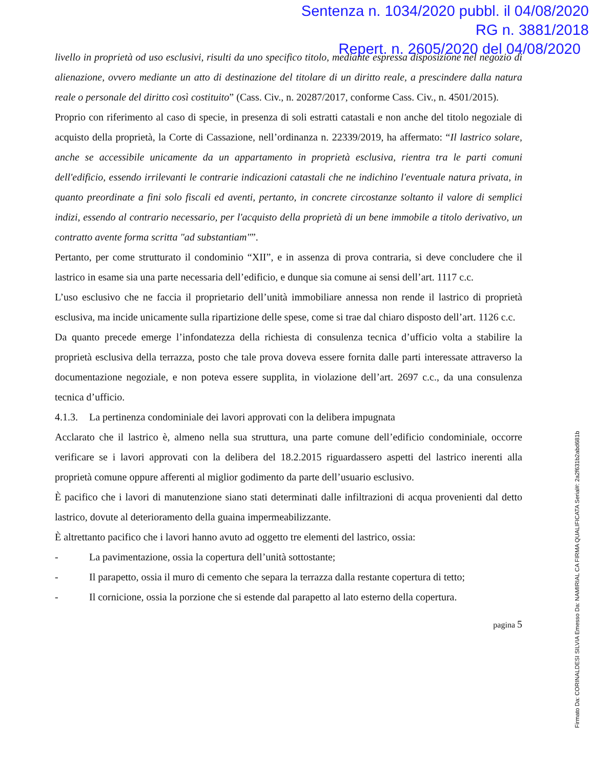Sentenza n. 1034/2020 pubbl. il 04/08/2020
RG n. 3881/2018
Repert. n. 2605/2020 del 04/08/2020
livello in proprietà od uso esclusivi, risulti da uno specifico titolo, mediante espressa disposizione nel negozio di alienazione, ovvero mediante un atto di destinazione del titolare di un diritto reale, a prescindere dalla natura reale o personale del diritto così costituito” (Cass. Civ., n. 20287/2017, conforme Cass. Civ., n. 4501/2015).
Proprio con riferimento al caso di specie, in presenza di soli estratti catastali e non anche del titolo negoziale di acquisto della proprietà, la Corte di Cassazione, nell’ordinanza n. 22339/2019, ha affermato: “Il lastrico solare, anche se accessibile unicamente da un appartamento in proprietà esclusiva, rientra tra le parti comuni dell'edificio, essendo irrilevanti le contrarie indicazioni catastali che ne indichino l'eventuale natura privata, in quanto preordinate a fini solo fiscali ed aventi, pertanto, in concrete circostanze soltanto il valore di semplici indizi, essendo al contrario necessario, per l'acquisto della proprietà di un bene immobile a titolo derivativo, un contratto avente forma scritta "ad substantiam"”.
Pertanto, per come strutturato il condominio “XII”, e in assenza di prova contraria, si deve concludere che il lastrico in esame sia una parte necessaria dell’edificio, e dunque sia comune ai sensi dell’art. 1117 c.c.
L’uso esclusivo che ne faccia il proprietario dell’unità immobiliare annessa non rende il lastrico di proprietà esclusiva, ma incide unicamente sulla ripartizione delle spese, come si trae dal chiaro disposto dell’art. 1126 c.c.
Da quanto precede emerge l’infondatezza della richiesta di consulenza tecnica d’ufficio volta a stabilire la proprietà esclusiva della terrazza, posto che tale prova doveva essere fornita dalle parti interessate attraverso la documentazione negoziale, e non poteva essere supplita, in violazione dell’art. 2697 c.c., da una consulenza tecnica d’ufficio.
4.1.3. La pertinenza condominiale dei lavori approvati con la delibera impugnata
Acclarato che il lastrico è, almeno nella sua struttura, una parte comune dell’edificio condominiale, occorre verificare se i lavori approvati con la delibera del 18.2.2015 riguardassero aspetti del lastrico inerenti alla proprietà comune oppure afferenti al miglior godimento da parte dell’usuario esclusivo.
È pacifico che i lavori di manutenzione siano stati determinati dalle infiltrazioni di acqua provenienti dal detto lastrico, dovute al deterioramento della guaina impermeabilizzante.
È altrettanto pacifico che i lavori hanno avuto ad oggetto tre elementi del lastrico, ossia:
- La pavimentazione, ossia la copertura dell’unità sottostante;
- Il parapetto, ossia il muro di cemento che separa la terrazza dalla restante copertura di tetto;
- Il cornicione, ossia la porzione che si estende dal parapetto al lato esterno della copertura.
pagina 5
Firmato Da: CORINALDESI SILVIA Emesso Da: NAMIRIAL CA FIRMA QUALIFICATA Serial#: 2a2f631b2abd681b